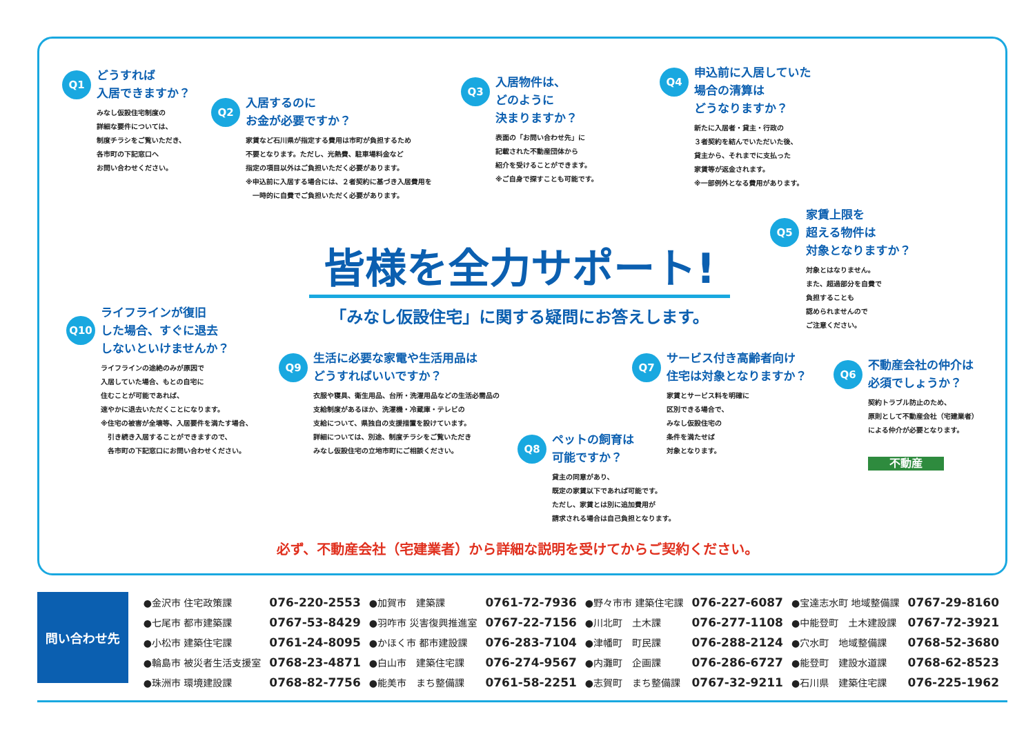Q1
どうすれば
入居できますか？
みなし仮設住宅制度の
詳細な要件については、
制度チラシをご覧いただき、
各市町の下記窓口へ
お問い合わせください。
Q2
入居するのに
お金が必要ですか？
家賃など石川県が指定する費用は市町が負担するため
不要となります。ただし、光熱費、駐車場料金など
指定の項目以外はご負担いただく必要があります。
※申込前に入居する場合には、２者契約に基づき入居費用を
　一時的に自費でご負担いただく必要があります。
Q3
入居物件は、
どのように
決まりますか？
表面の「お問い合わせ先」に
記載された不動産団体から
紹介を受けることができます。
※ご自身で探すことも可能です。
Q4
申込前に入居していた
場合の清算は
どうなりますか？
新たに入居者・貸主・行政の
３者契約を結んでいただいた後、
貸主から、それまでに支払った
家賃等が返金されます。
※一部例外となる費用があります。
Q5
家賃上限を
超える物件は
対象となりますか？
対象とはなりません。
また、超過部分を自費で
負担することも
認められませんので
ご注意ください。
皆様を全力サポート!
「みなし仮設住宅」に関する疑問にお答えします。
Q10
ライフラインが復旧
した場合、すぐに退去
しないといけませんか？
ライフラインの途絶のみが原因で
入居していた場合、もとの自宅に
住むことが可能であれば、
速やかに退去いただくことになります。
※住宅の被害が全壊等、入居要件を満たす場合、
　引き続き入居することができますので、
　各市町の下記窓口にお問い合わせください。
Q9
生活に必要な家電や生活用品は
どうすればいいですか？
衣服や寝具、衛生用品、台所・洗濯用品などの生活必需品の
支給制度があるほか、洗濯機・冷蔵庫・テレビの
支給について、県独自の支援措置を設けています。
詳細については、別途、制度チラシをご覧いただき
みなし仮設住宅の立地市町にご相談ください。
Q8
ペットの飼育は
可能ですか？
貸主の同意があり、
既定の家賃以下であれば可能です。
ただし、家賃とは別に追加費用が
請求される場合は自己負担となります。
Q7
サービス付き高齢者向け
住宅は対象となりますか？
家賃とサービス料を明確に
区別できる場合で、
みなし仮設住宅の
条件を満たせば
対象となります。
Q6
不動産会社の仲介は
必須でしょうか？
契約トラブル防止のため、
原則として不動産会社（宅建業者）
による仲介が必要となります。
不動産
必ず、不動産会社（宅建業者）から詳細な説明を受けてからご契約ください。
問い合わせ先
| ●金沢市 住宅政策課 | 076-220-2553 | ●加賀市 建築課 | 0761-72-7936 | ●野々市市 建築住宅課 | 076-227-6087 | ●宝達志水町 地域整備課 | 0767-29-8160 |
| ●七尾市 都市建築課 | 0767-53-8429 | ●羽咋市 災害復興推進室 | 0767-22-7156 | ●川北町 土木課 | 076-277-1108 | ●中能登町 土木建設課 | 0767-72-3921 |
| ●小松市 建築住宅課 | 0761-24-8095 | ●かほく市 都市建設課 | 076-283-7104 | ●津幡町 町民課 | 076-288-2124 | ●穴水町 地域整備課 | 0768-52-3680 |
| ●輪島市 被災者生活支援室 | 0768-23-4871 | ●白山市 建築住宅課 | 076-274-9567 | ●内灘町 企画課 | 076-286-6727 | ●能登町 建設水道課 | 0768-62-8523 |
| ●珠洲市 環境建設課 | 0768-82-7756 | ●能美市 まち整備課 | 0761-58-2251 | ●志賀町 まち整備課 | 0767-32-9211 | ●石川県 建築住宅課 | 076-225-1962 |